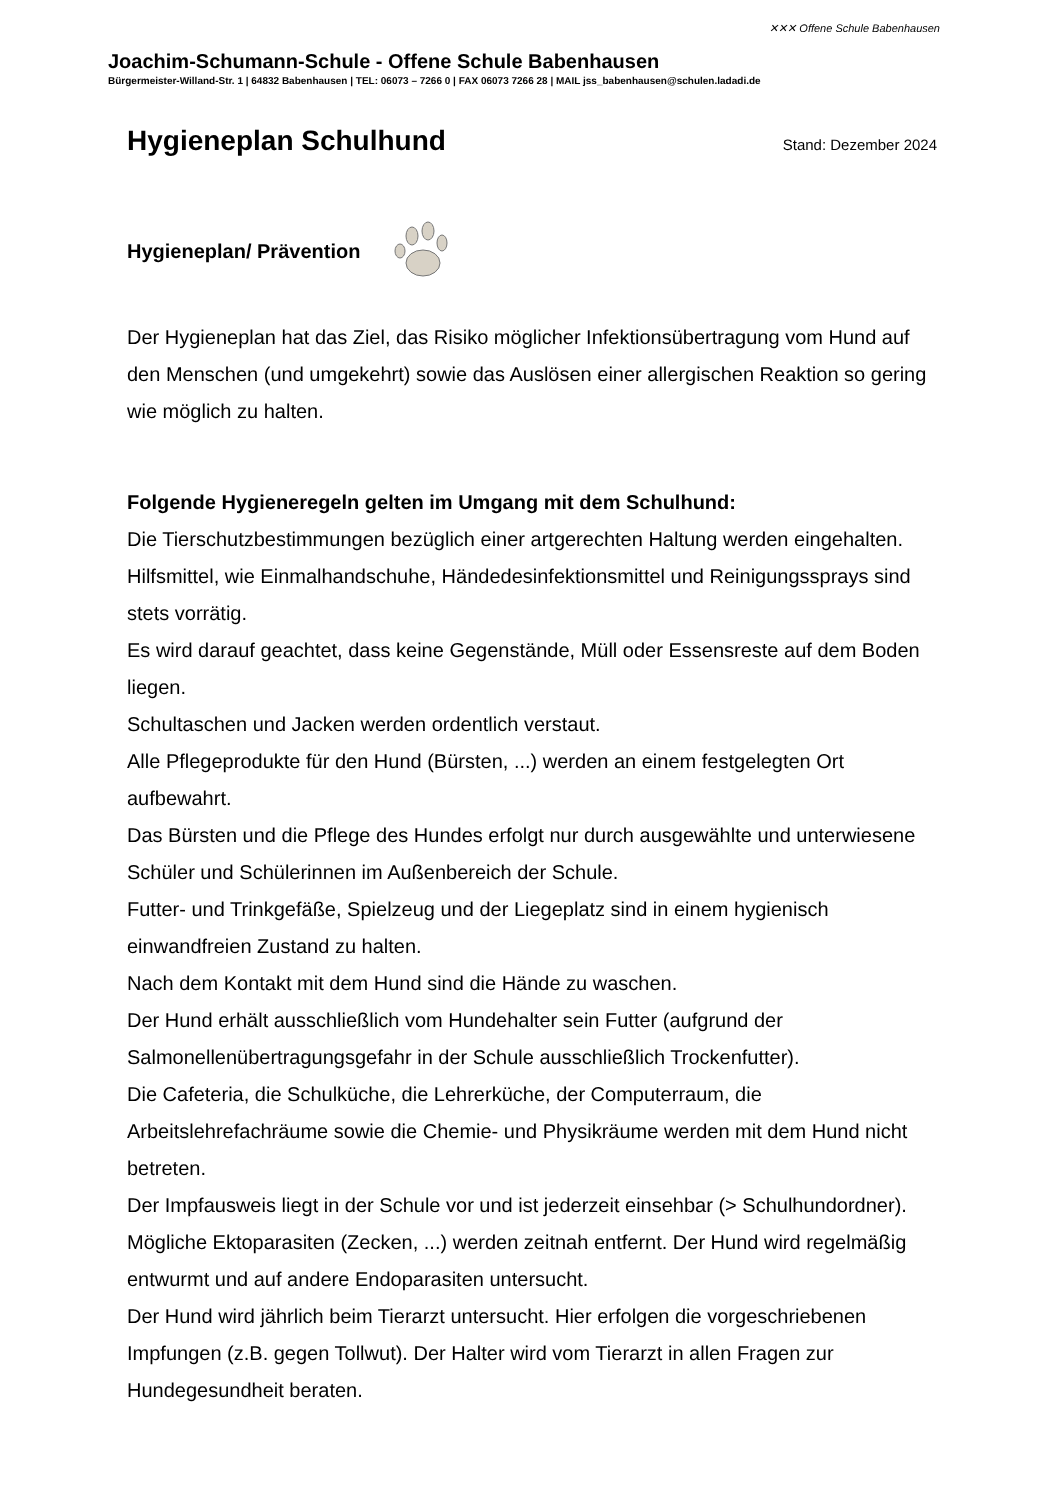✕✕✕ Offene Schule Babenhausen
Joachim-Schumann-Schule - Offene Schule Babenhausen
Bürgermeister-Willand-Str. 1 | 64832 Babenhausen | TEL: 06073 – 7266 0 | FAX 06073 7266 28 | MAIL jss_babenhausen@schulen.ladadi.de
Hygieneplan Schulhund
Stand: Dezember 2024
Hygieneplan/ Prävention
Der Hygieneplan hat das Ziel, das Risiko möglicher Infektionsübertragung vom Hund auf den Menschen (und umgekehrt) sowie das Auslösen einer allergischen Reaktion so gering wie möglich zu halten.
Folgende Hygieneregeln gelten im Umgang mit dem Schulhund:
Die Tierschutzbestimmungen bezüglich einer artgerechten Haltung werden eingehalten.
Hilfsmittel, wie Einmalhandschuhe, Händedesinfektionsmittel und Reinigungssprays sind stets vorrätig.
Es wird darauf geachtet, dass keine Gegenstände, Müll oder Essensreste auf dem Boden liegen.
Schultaschen und Jacken werden ordentlich verstaut.
Alle Pflegeprodukte für den Hund (Bürsten, ...) werden an einem festgelegten Ort aufbewahrt.
Das Bürsten und die Pflege des Hundes erfolgt nur durch ausgewählte und unterwiesene Schüler und Schülerinnen im Außenbereich der Schule.
Futter- und Trinkgefäße, Spielzeug und der Liegeplatz sind in einem hygienisch einwandfreien Zustand zu halten.
Nach dem Kontakt mit dem Hund sind die Hände zu waschen.
Der Hund erhält ausschließlich vom Hundehalter sein Futter (aufgrund der Salmonellenübertragungsgefahr in der Schule ausschließlich Trockenfutter).
Die Cafeteria, die Schulküche, die Lehrerküche, der Computerraum, die Arbeitslehrefachräume sowie die Chemie- und Physikräume werden mit dem Hund nicht betreten.
Der Impfausweis liegt in der Schule vor und ist jederzeit einsehbar (> Schulhundordner).
Mögliche Ektoparasiten (Zecken, ...) werden zeitnah entfernt. Der Hund wird regelmäßig entwurmt und auf andere Endoparasiten untersucht.
Der Hund wird jährlich beim Tierarzt untersucht. Hier erfolgen die vorgeschriebenen Impfungen (z.B. gegen Tollwut). Der Halter wird vom Tierarzt in allen Fragen zur Hundegesundheit beraten.